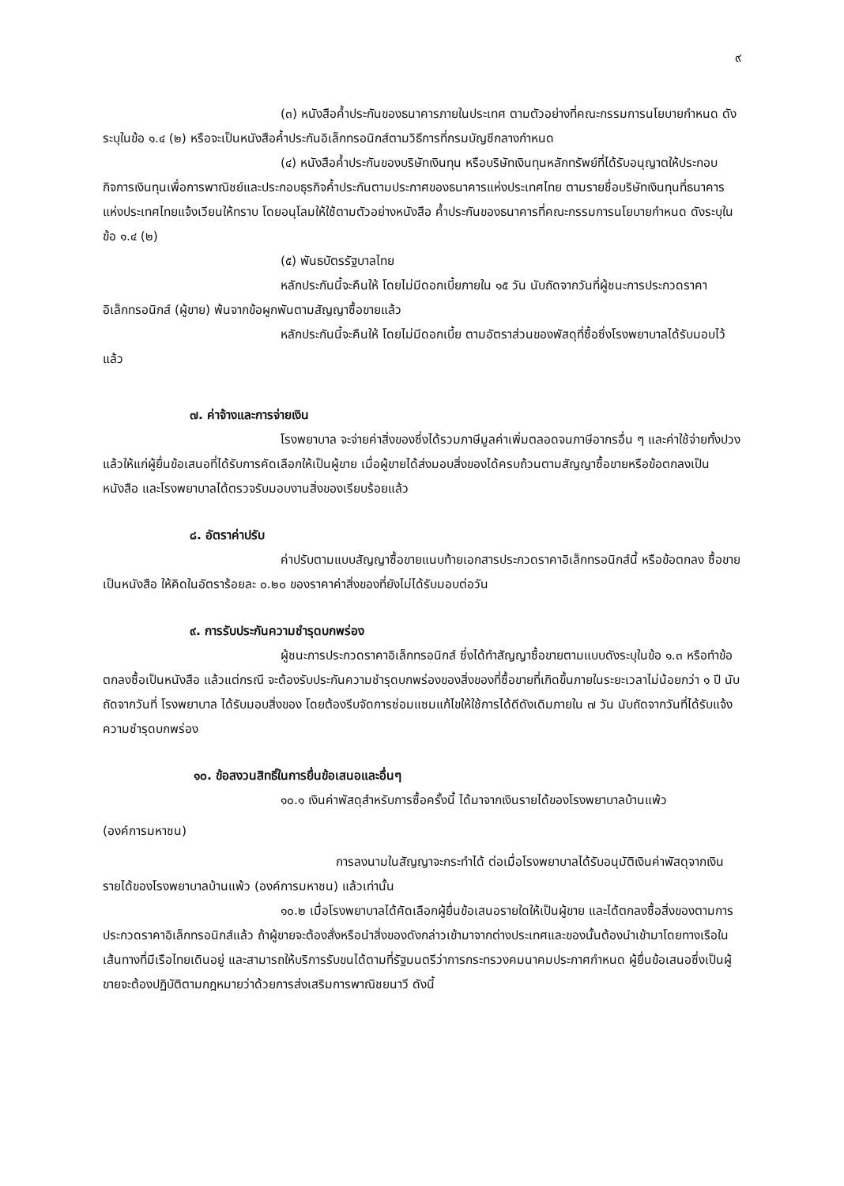๙
(๓) หนังสือค้ำประกันของธนาคารภายในประเทศ ตามตัวอย่างที่คณะกรรมการนโยบายกำหนด ดังระบุในข้อ ๑.๔ (๒) หรือจะเป็นหนังสือค้ำประกันอิเล็กทรอนิกส์ตามวิธีการที่กรมบัญชีกลางกำหนด
(๔) หนังสือค้ำประกันของบริษัทเงินทุน หรือบริษัทเงินทุนหลักทรัพย์ที่ได้รับอนุญาตให้ประกอบกิจการเงินทุนเพื่อการพาณิชย์และประกอบธุรกิจค้ำประกันตามประกาศของธนาคารแห่งประเทศไทย ตามรายชื่อบริษัทเงินทุนที่ธนาคารแห่งประเทศไทยแจ้งเวียนให้ทราบ โดยอนุโลมให้ใช้ตามตัวอย่างหนังสือ ค้ำประกันของธนาคารที่คณะกรรมการนโยบายกำหนด ดังระบุในข้อ ๑.๔ (๒)
(๕) พันธบัตรรัฐบาลไทย
หลักประกันนี้จะคืนให้ โดยไม่มีดอกเบี้ยภายใน ๑๕ วัน นับถัดจากวันที่ผู้ชนะการประกวดราคาอิเล็กทรอนิกส์ (ผู้ขาย) พ้นจากข้อผูกพันตามสัญญาซื้อขายแล้ว
หลักประกันนี้จะคืนให้ โดยไม่มีดอกเบี้ย ตามอัตราส่วนของพัสดุที่ซื้อซึ่งโรงพยาบาลได้รับมอบไว้แล้ว
๗. ค่าจ้างและการจ่ายเงิน
โรงพยาบาล จะจ่ายค่าสิ่งของซึ่งได้รวมภาษีมูลค่าเพิ่มตลอดจนภาษีอากรอื่น ๆ และค่าใช้จ่ายทั้งปวงแล้วให้แก่ผู้ยื่นข้อเสนอที่ได้รับการคัดเลือกให้เป็นผู้ขาย เมื่อผู้ขายได้ส่งมอบสิ่งของได้ครบถ้วนตามสัญญาซื้อขายหรือข้อตกลงเป็นหนังสือ และโรงพยาบาลได้ตรวจรับมอบงานสิ่งของเรียบร้อยแล้ว
๘. อัตราค่าปรับ
ค่าปรับตามแบบสัญญาซื้อขายแนบท้ายเอกสารประกวดราคาอิเล็กทรอนิกส์นี้ หรือข้อตกลง ซื้อขายเป็นหนังสือ ให้คิดในอัตราร้อยละ ๐.๒๐ ของราคาค่าสิ่งของที่ยังไม่ได้รับมอบต่อวัน
๙. การรับประกันความชำรุดบกพร่อง
ผู้ชนะการประกวดราคาอิเล็กทรอนิกส์ ซึ่งได้ทำสัญญาซื้อขายตามแบบดังระบุในข้อ ๑.๓ หรือทำข้อตกลงซื้อเป็นหนังสือ แล้วแต่กรณี จะต้องรับประกันความชำรุดบกพร่องของสิ่งของที่ซื้อขายที่เกิดขึ้นภายในระยะเวลาไม่น้อยกว่า ๑ ปี นับถัดจากวันที่ โรงพยาบาล ได้รับมอบสิ่งของ โดยต้องรีบจัดการซ่อมแซมแก้ไขให้ใช้การได้ดีดังเดิมภายใน ๗ วัน นับถัดจากวันที่ได้รับแจ้งความชำรุดบกพร่อง
๑๐. ข้อสงวนสิทธิ์ในการยื่นข้อเสนอและอื่นๆ
๑๐.๑ เงินค่าพัสดุสำหรับการซื้อครั้งนี้ ได้มาจากเงินรายได้ของโรงพยาบาลบ้านแพ้ว
(องค์การมหาชน)
การลงนามในสัญญาจะกระทำได้ ต่อเมื่อโรงพยาบาลได้รับอนุมัติเงินค่าพัสดุจากเงินรายได้ของโรงพยาบาลบ้านแพ้ว (องค์การมหาชน) แล้วเท่านั้น
๑๐.๒ เมื่อโรงพยาบาลได้คัดเลือกผู้ยื่นข้อเสนอรายใดให้เป็นผู้ขาย และได้ตกลงซื้อสิ่งของตามการประกวดราคาอิเล็กทรอนิกส์แล้ว ถ้าผู้ขายจะต้องสั่งหรือนำสิ่งของดังกล่าวเข้ามาจากต่างประเทศและของนั้นต้องนำเข้ามาโดยทางเรือในเส้นทางที่มีเรือไทยเดินอยู่ และสามารถให้บริการรับขนได้ตามที่รัฐมนตรีว่าการกระทรวงคมนาคมประกาศกำหนด ผู้ยื่นข้อเสนอซึ่งเป็นผู้ขายจะต้องปฏิบัติตามกฎหมายว่าด้วยการส่งเสริมการพาณิชยนาวี ดังนี้